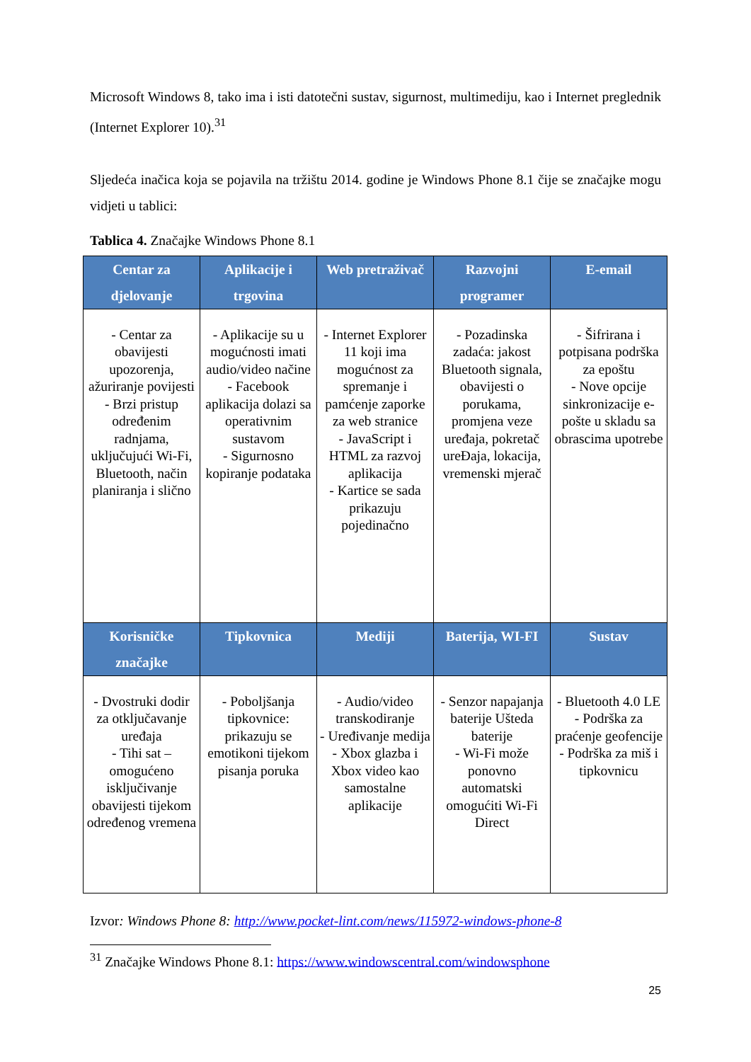Microsoft Windows 8, tako ima i isti datotečni sustav, sigurnost, multimediju, kao i Internet preglednik (Internet Explorer 10).<sup>31</sup>
Sljedeća inačica koja se pojavila na tržištu 2014. godine je Windows Phone 8.1 čije se značajke mogu vidjeti u tablici:
Tablica 4. Značajke Windows Phone 8.1
| Centar za djelovanje | Aplikacije i trgovina | Web pretraživač | Razvojni programer | E-email |
| --- | --- | --- | --- | --- |
| - Centar za obavijesti upozorenja, ažuriranje povijesti - Brzi pristup određenim radnjama, uključujući Wi-Fi, Bluetooth, način planiranja i slično | - Aplikacije su u mogućnosti imati audio/video načine - Facebook aplikacija dolazi sa operativnim sustavom - Sigurnosno kopiranje podataka | - Internet Explorer 11 koji ima mogućnost za spremanje i pamćenje zaporke za web stranice - JavaScript i HTML za razvoj aplikacija - Kartice se sada prikazuju pojedinačno | - Pozadinska zadaća: jakost Bluetooth signala, obavijesti o porukama, promjena veze uređaja, pokretač ureĐaja, lokacija, vremenski mjerač | - Šifrirana i potpisana podrška za epoštu - Nove opcije sinkronizacije e-pošte u skladu sa obrascima upotrebe |
| Korisničke značajke | Tipkovnica | Mediji | Baterija, WI-FI | Sustav |
| - Dvostruki dodir za otključavanje uređaja - Tihi sat – omogućeno isključivanje obavijesti tijekom određenog vremena | - Poboljšanja tipkovnice: prikazuju se emotikoni tijekom pisanja poruka | - Audio/video transkodiranje - Uređivanje medija - Xbox glazba i Xbox video kao samostalne aplikacije | - Senzor napajanja baterije Ušteda baterije - Wi-Fi može ponovno automatski omogućiti Wi-Fi Direct | - Bluetooth 4.0 LE - Podrška za praćenje geofencije - Podrška za miš i tipkovnicu |
Izvor: Windows Phone 8: http://www.pocket-lint.com/news/115972-windows-phone-8
<sup>31</sup> Značajke Windows Phone 8.1: https://www.windowscentral.com/windowsphone
25